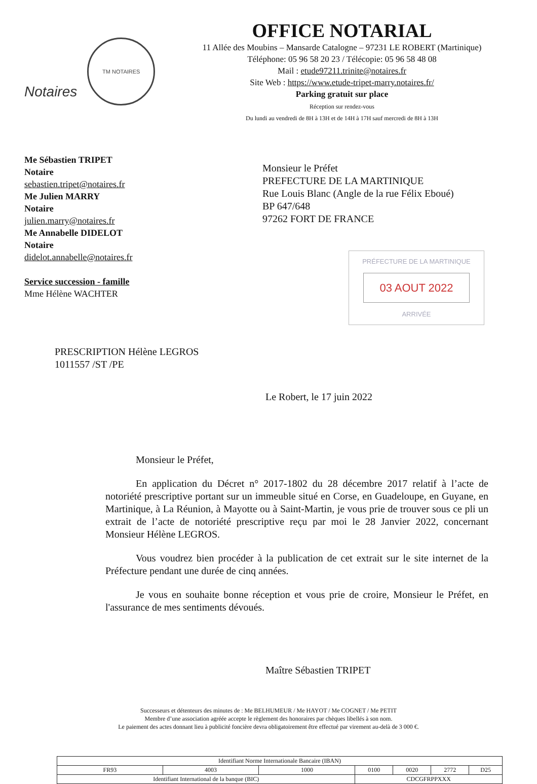Notaires
TM NOTAIRES
OFFICE NOTARIAL
11 Allée des Moubins – Mansarde Catalogne – 97231 LE ROBERT (Martinique)
Téléphone: 05 96 58 20 23 / Télécopie: 05 96 58 48 08
Mail : etude97211.trinite@notaires.fr
Site Web : https://www.etude-tripet-marry.notaires.fr/
Parking gratuit sur place
Réception sur rendez-vous
Du lundi au vendredi de 8H à 13H et de 14H à 17H sauf mercredi de 8H à 13H
Me Sébastien TRIPET
Notaire
sebastien.tripet@notaires.fr
Me Julien MARRY
Notaire
julien.marry@notaires.fr
Me Annabelle DIDELOT
Notaire
didelot.annabelle@notaires.fr
Service succession - famille
Mme Hélène WACHTER
Monsieur le Préfet
PREFECTURE DE LA MARTINIQUE
Rue Louis Blanc (Angle de la rue Félix Eboué)
BP 647/648
97262 FORT DE FRANCE
PRÉFECTURE DE LA MARTINIQUE
03 AOUT 2022
ARRIVÉE
PRESCRIPTION Hélène LEGROS
1011557 /ST /PE
Le Robert, le 17 juin 2022
Monsieur le Préfet,
En application du Décret n° 2017-1802 du 28 décembre 2017 relatif à l’acte de notoriété prescriptive portant sur un immeuble situé en Corse, en Guadeloupe, en Guyane, en Martinique, à La Réunion, à Mayotte ou à Saint-Martin, je vous prie de trouver sous ce pli un extrait de l’acte de notoriété prescriptive reçu par moi le 28 Janvier 2022, concernant Monsieur Hélène LEGROS.
Vous voudrez bien procéder à la publication de cet extrait sur le site internet de la Préfecture pendant une durée de cinq années.
Je vous en souhaite bonne réception et vous prie de croire, Monsieur le Préfet, en l'assurance de mes sentiments dévoués.
Maître Sébastien TRIPET
Successeurs et détenteurs des minutes de : Me BELHUMEUR / Me HAYOT / Me COGNET / Me PETIT
Membre d’une association agréée accepte le règlement des honoraires par chèques libellés à son nom.
Le paiement des actes donnant lieu à publicité foncière devra obligatoirement être effectué par virement au-delà de 3 000 €.
| Identifiant Norme Internationale Bancaire (IBAN) | | | | | | |
| FR93 | 4003 | 1000 | 0100 | 0020 | 2772 | D25 |
| Identifiant International de la banque (BIC) | | | CDCGFRPPXXX | | | |